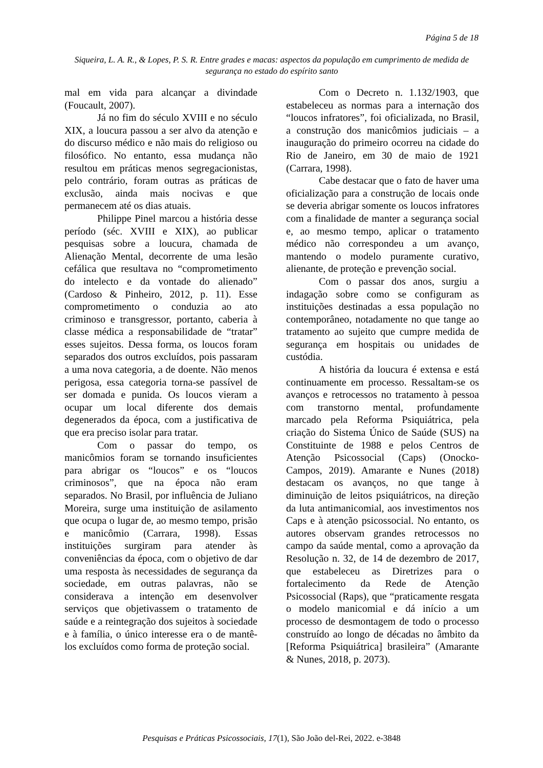Página 5 de 18
Siqueira, L. A. R., & Lopes, P. S. R. Entre grades e macas: aspectos da população em cumprimento de medida de segurança no estado do espírito santo
mal em vida para alcançar a divindade (Foucault, 2007).
Já no fim do século XVIII e no século XIX, a loucura passou a ser alvo da atenção e do discurso médico e não mais do religioso ou filosófico. No entanto, essa mudança não resultou em práticas menos segregacionistas, pelo contrário, foram outras as práticas de exclusão, ainda mais nocivas e que permanecem até os dias atuais.
Philippe Pinel marcou a história desse período (séc. XVIII e XIX), ao publicar pesquisas sobre a loucura, chamada de Alienação Mental, decorrente de uma lesão cefálica que resultava no “comprometimento do intelecto e da vontade do alienado” (Cardoso & Pinheiro, 2012, p. 11). Esse comprometimento o conduzia ao ato criminoso e transgressor, portanto, caberia à classe médica a responsabilidade de “tratar” esses sujeitos. Dessa forma, os loucos foram separados dos outros excluídos, pois passaram a uma nova categoria, a de doente. Não menos perigosa, essa categoria torna-se passível de ser domada e punida. Os loucos vieram a ocupar um local diferente dos demais degenerados da época, com a justificativa de que era preciso isolar para tratar.
Com o passar do tempo, os manicômios foram se tornando insuficientes para abrigar os “loucos” e os “loucos criminosos”, que na época não eram separados. No Brasil, por influência de Juliano Moreira, surge uma instituição de asilamento que ocupa o lugar de, ao mesmo tempo, prisão e manicômio (Carrara, 1998). Essas instituições surgiram para atender às conveniências da época, com o objetivo de dar uma resposta às necessidades de segurança da sociedade, em outras palavras, não se considerava a intenção em desenvolver serviços que objetivassem o tratamento de saúde e a reintegração dos sujeitos à sociedade e à família, o único interesse era o de mantê-los excluídos como forma de proteção social.
Com o Decreto n. 1.132/1903, que estabeleceu as normas para a internação dos “loucos infratores”, foi oficializada, no Brasil, a construção dos manicômios judiciais – a inauguração do primeiro ocorreu na cidade do Rio de Janeiro, em 30 de maio de 1921 (Carrara, 1998).
Cabe destacar que o fato de haver uma oficialização para a construção de locais onde se deveria abrigar somente os loucos infratores com a finalidade de manter a segurança social e, ao mesmo tempo, aplicar o tratamento médico não correspondeu a um avanço, mantendo o modelo puramente curativo, alienante, de proteção e prevenção social.
Com o passar dos anos, surgiu a indagação sobre como se configuram as instituições destinadas a essa população no contemporâneo, notadamente no que tange ao tratamento ao sujeito que cumpre medida de segurança em hospitais ou unidades de custódia.
A história da loucura é extensa e está continuamente em processo. Ressaltam-se os avanços e retrocessos no tratamento à pessoa com transtorno mental, profundamente marcado pela Reforma Psiquiátrica, pela criação do Sistema Único de Saúde (SUS) na Constituinte de 1988 e pelos Centros de Atenção Psicossocial (Caps) (Onocko-Campos, 2019). Amarante e Nunes (2018) destacam os avanços, no que tange à diminuição de leitos psiquiátricos, na direção da luta antimanicomial, aos investimentos nos Caps e à atenção psicossocial. No entanto, os autores observam grandes retrocessos no campo da saúde mental, como a aprovação da Resolução n. 32, de 14 de dezembro de 2017, que estabeleceu as Diretrizes para o fortalecimento da Rede de Atenção Psicossocial (Raps), que “praticamente resgata o modelo manicomial e dá início a um processo de desmontagem de todo o processo construído ao longo de décadas no âmbito da [Reforma Psiquiátrica] brasileira” (Amarante & Nunes, 2018, p. 2073).
Pesquisas e Práticas Psicossociais, 17(1), São João del-Rei, 2022. e-3848